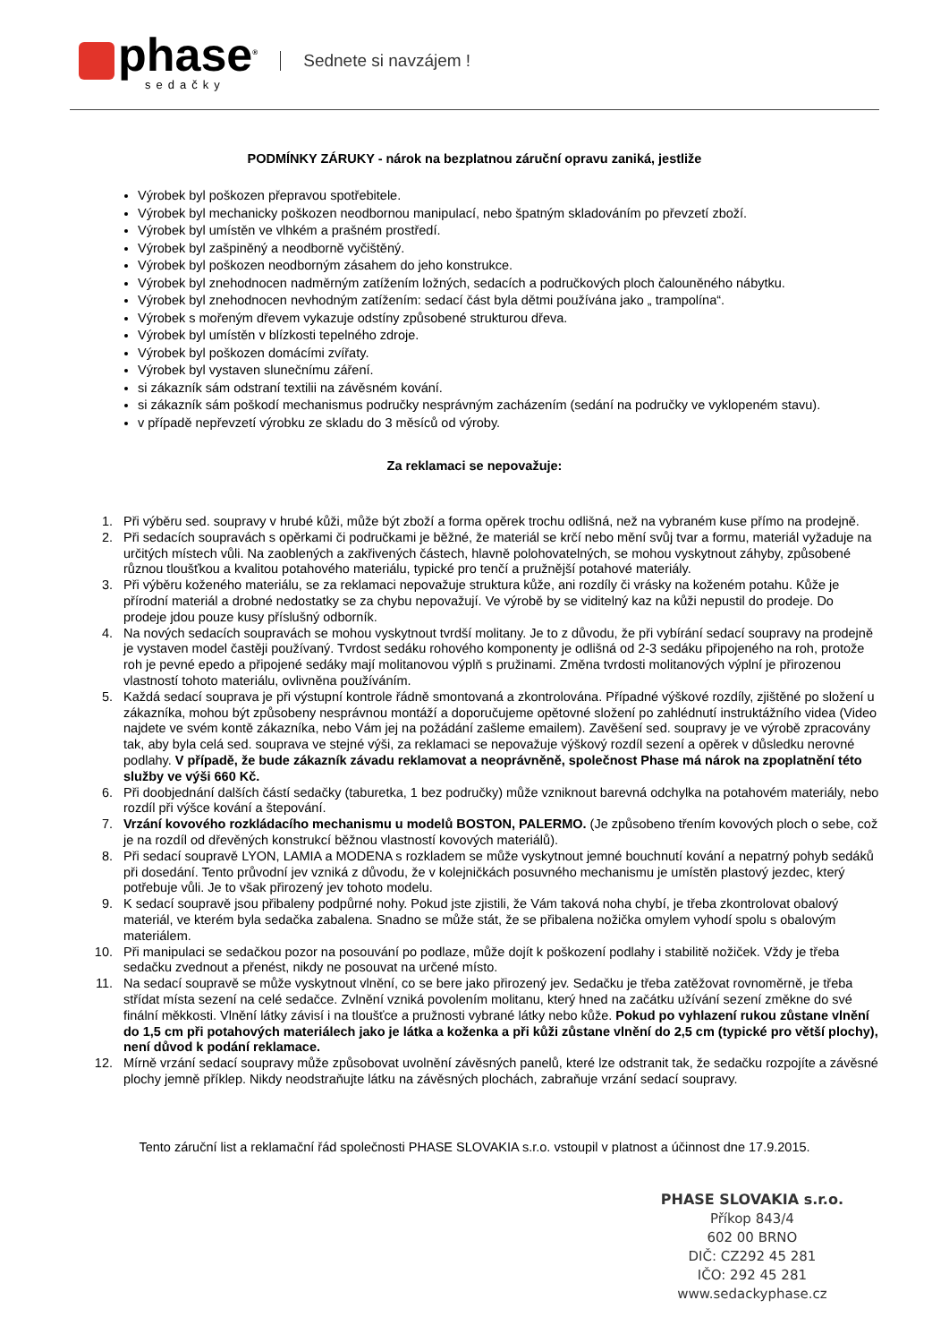phase<sup>®</sup>
sedačky
Sednete si navzájem !
PODMÍNKY ZÁRUKY - nárok na bezplatnou záruční opravu zaniká, jestliže
Výrobek byl poškozen přepravou spotřebitele.
Výrobek byl mechanicky poškozen neodbornou manipulací, nebo špatným skladováním po převzetí zboží.
Výrobek byl umístěn ve vlhkém a prašném prostředí.
Výrobek byl zašpiněný a neodborně vyčištěný.
Výrobek byl poškozen neodborným zásahem do jeho konstrukce.
Výrobek byl znehodnocen nadměrným zatížením ložných, sedacích a područkových ploch čalouněného nábytku.
Výrobek byl znehodnocen nevhodným zatížením: sedací část byla dětmi používána jako „ trampolína“.
Výrobek s mořeným dřevem vykazuje odstíny způsobené strukturou dřeva.
Výrobek byl umístěn v blízkosti tepelného zdroje.
Výrobek byl poškozen domácími zvířaty.
Výrobek byl vystaven slunečnímu záření.
si zákazník sám odstraní textilii na závěsném kování.
si zákazník sám poškodí mechanismus područky nesprávným zacházením (sedání na područky ve vyklopeném stavu).
v případě nepřevzetí výrobku ze skladu do 3 měsíců od výroby.
Za reklamaci se nepovažuje:
1. Při výběru sed. soupravy v hrubé kůži, může být zboží a forma opěrek trochu odlišná, než na vybraném kuse přímo na prodejně.
2. Při sedacích soupravách s opěrkami či područkami je běžné, že materiál se krčí nebo mění svůj tvar a formu, materiál vyžaduje na určitých místech vůli. Na zaoblených a zakřivených částech, hlavně polohovatelných, se mohou vyskytnout záhyby, způsobené různou tloušťkou a kvalitou potahového materiálu, typické pro tenčí a pružnější potahové materiály.
3. Při výběru koženého materiálu, se za reklamaci nepovažuje struktura kůže, ani rozdíly či vrásky na koženém potahu. Kůže je přírodní materiál a drobné nedostatky se za chybu nepovažují. Ve výrobě by se viditelný kaz na kůži nepustil do prodeje. Do prodeje jdou pouze kusy příslušný odborník.
4. Na nových sedacích soupravách se mohou vyskytnout tvrdší molitany. Je to z důvodu, že při vybírání sedací soupravy na prodejně je vystaven model častěji používaný. Tvrdost sedáku rohového komponenty je odlišná od 2-3 sedáku připojeného na roh, protože roh je pevné epedo a připojené sedáky mají molitanovou výplň s pružinami. Změna tvrdosti molitanových výplní je přirozenou vlastností tohoto materiálu, ovlivněna používáním.
5. Každá sedací souprava je při výstupní kontrole řádně smontovaná a zkontrolována. Případné výškové rozdíly, zjištěné po složení u zákazníka, mohou být způsobeny nesprávnou montáží a doporučujeme opětovné složení po zahlédnutí instruktážního videa (Video najdete ve svém kontě zákazníka, nebo Vám jej na požádání zašleme emailem). Zavěšení sed. soupravy je ve výrobě zpracovány tak, aby byla celá sed. souprava ve stejné výši, za reklamaci se nepovažuje výškový rozdíl sezení a opěrek v důsledku nerovné podlahy. V případě, že bude zákazník závadu reklamovat a neoprávněně, společnost Phase má nárok na zpoplatnění této služby ve výši 660 Kč.
6. Při doobjednání dalších částí sedačky (taburetka, 1 bez područky) může vzniknout barevná odchylka na potahovém materiály, nebo rozdíl při výšce kování a štepování.
7. Vrzání kovového rozkládacího mechanismu u modelů BOSTON, PALERMO. (Je způsobeno třením kovových ploch o sebe, což je na rozdíl od dřevěných konstrukcí běžnou vlastností kovových materiálů).
8. Při sedací soupravě LYON, LAMIA a MODENA s rozkladem se může vyskytnout jemné bouchnutí kování a nepatrný pohyb sedáků při dosedání. Tento průvodní jev vzniká z důvodu, že v kolejničkách posuvného mechanismu je umístěn plastový jezdec, který potřebuje vůli. Je to však přirozený jev tohoto modelu.
9. K sedací soupravě jsou přibaleny podpůrné nohy. Pokud jste zjistili, že Vám taková noha chybí, je třeba zkontrolovat obalový materiál, ve kterém byla sedačka zabalena. Snadno se může stát, že se přibalena nožička omylem vyhodí spolu s obalovým materiálem.
10. Při manipulaci se sedačkou pozor na posouvání po podlaze, může dojít k poškození podlahy i stabilitě nožiček. Vždy je třeba sedačku zvednout a přenést, nikdy ne posouvat na určené místo.
11. Na sedací soupravě se může vyskytnout vlnění, co se bere jako přirozený jev. Sedačku je třeba zatěžovat rovnoměrně, je třeba střídat místa sezení na celé sedačce. Zvlnění vzniká povolením molitanu, který hned na začátku užívání sezení změkne do své finální měkkosti. Vlnění látky závisí i na tloušťce a pružnosti vybrané látky nebo kůže. Pokud po vyhlazení rukou zůstane vlnění do 1,5 cm při potahových materiálech jako je látka a koženka a při kůži zůstane vlnění do 2,5 cm (typické pro větší plochy), není důvod k podání reklamace.
12. Mírně vrzání sedací soupravy může způsobovat uvolnění závěsných panelů, které lze odstranit tak, že sedačku rozpojíte a závěsné plochy jemně příklep. Nikdy neodstraňujte látku na závěsných plochách, zabraňuje vrzání sedací soupravy.
Tento záruční list a reklamační řád společnosti PHASE SLOVAKIA s.r.o. vstoupil v platnost a účinnost dne 17.9.2015.
PHASE SLOVAKIA s.r.o.
Příkop 843/4
602 00 BRNO
DIČ: CZ292 45 281
IČO: 292 45 281
www.sedackyphase.cz